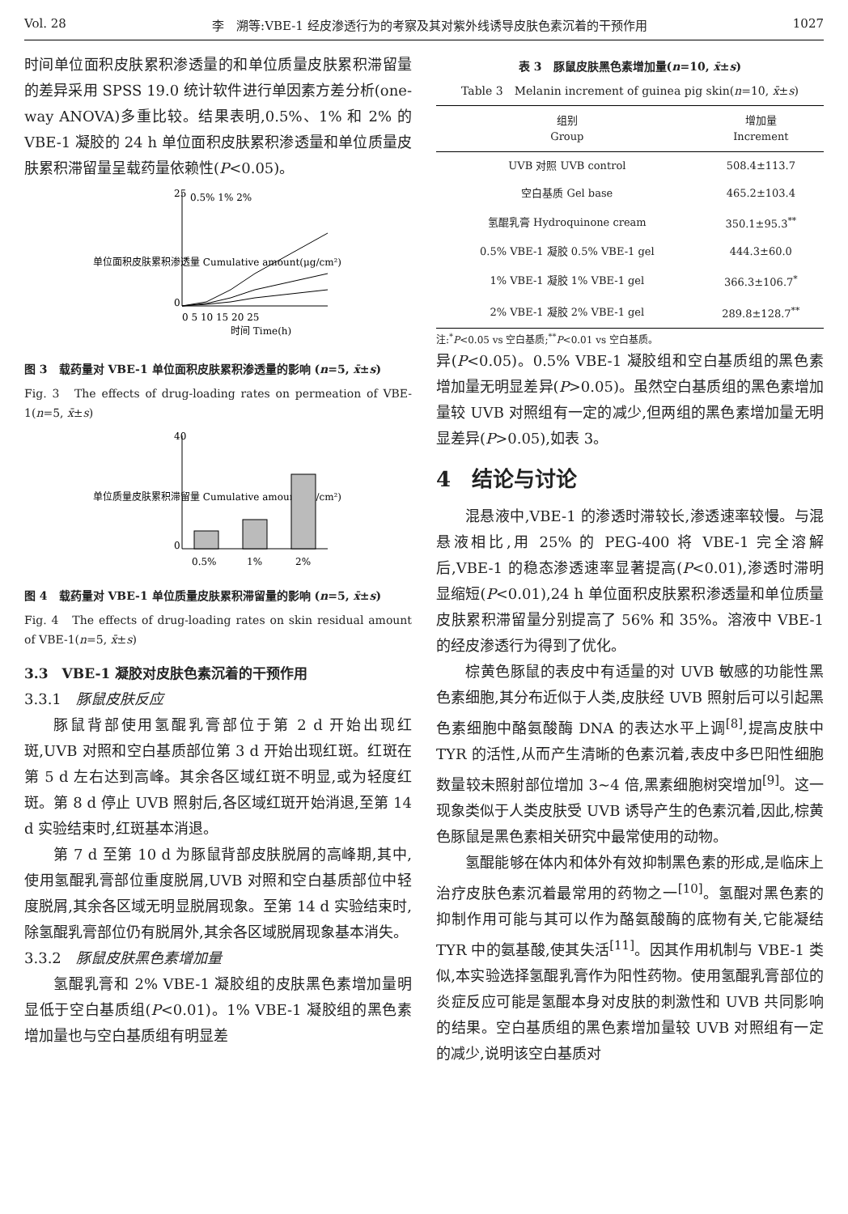Vol. 28 李　溯等:VBE-1 经皮渗透行为的考察及其对紫外线诱导皮肤色素沉着的干预作用 1027
时间单位面积皮肤累积渗透量的和单位质量皮肤累积滞留量的差异采用 SPSS 19.0 统计软件进行单因素方差分析(one-way ANOVA)多重比较。结果表明,0.5%、1% 和 2% 的 VBE-1 凝胶的 24 h 单位面积皮肤累积渗透量和单位质量皮肤累积滞留量呈载药量依赖性(P<0.05)。
单位面积皮肤累积渗透量 Cumulative amount(μg/cm²)
0.5% 1% 2%
25
0
0 5 10 15 20 25
时间 Time(h)
图 3　载药量对 VBE-1 单位面积皮肤累积渗透量的影响 (n=5, x̄±s)
Fig. 3　The effects of drug-loading rates on permeation of VBE-1(n=5, x̄±s)
单位质量皮肤累积滞留量 Cumulative amount(μg/cm²)
40
0
0.5%
1%
2%
图 4　载药量对 VBE-1 单位质量皮肤累积滞留量的影响 (n=5, x̄±s)
Fig. 4　The effects of drug-loading rates on skin residual amount of VBE-1(n=5, x̄±s)
3.3　VBE-1 凝胶对皮肤色素沉着的干预作用
3.3.1　豚鼠皮肤反应
豚鼠背部使用氢醌乳膏部位于第 2 d 开始出现红斑,UVB 对照和空白基质部位第 3 d 开始出现红斑。红斑在第 5 d 左右达到高峰。其余各区域红斑不明显,或为轻度红斑。第 8 d 停止 UVB 照射后,各区域红斑开始消退,至第 14 d 实验结束时,红斑基本消退。
第 7 d 至第 10 d 为豚鼠背部皮肤脱屑的高峰期,其中,使用氢醌乳膏部位重度脱屑,UVB 对照和空白基质部位中轻度脱屑,其余各区域无明显脱屑现象。至第 14 d 实验结束时,除氢醌乳膏部位仍有脱屑外,其余各区域脱屑现象基本消失。
3.3.2　豚鼠皮肤黑色素增加量
氢醌乳膏和 2% VBE-1 凝胶组的皮肤黑色素增加量明显低于空白基质组(P<0.01)。1% VBE-1 凝胶组的黑色素增加量也与空白基质组有明显差
表 3　豚鼠皮肤黑色素增加量(n=10, x̄±s)
Table 3　Melanin increment of guinea pig skin(n=10, x̄±s)
| 组别 Group | 增加量 Increment |
| --- | --- |
| UVB 对照 UVB control | 508.4±113.7 |
| 空白基质 Gel base | 465.2±103.4 |
| 氢醌乳膏 Hydroquinone cream | 350.1±95.3<sup>**</sup> |
| 0.5% VBE-1 凝胶 0.5% VBE-1 gel | 444.3±60.0 |
| 1% VBE-1 凝胶 1% VBE-1 gel | 366.3±106.7<sup>*</sup> |
| 2% VBE-1 凝胶 2% VBE-1 gel | 289.8±128.7<sup>**</sup> |
注:<sup>*</sup>P<0.05 vs 空白基质;<sup>**</sup>P<0.01 vs 空白基质。
异(P<0.05)。0.5% VBE-1 凝胶组和空白基质组的黑色素增加量无明显差异(P>0.05)。虽然空白基质组的黑色素增加量较 UVB 对照组有一定的减少,但两组的黑色素增加量无明显差异(P>0.05),如表 3。
4　结论与讨论
混悬液中,VBE-1 的渗透时滞较长,渗透速率较慢。与混悬液相比,用 25% 的 PEG-400 将 VBE-1 完全溶解后,VBE-1 的稳态渗透速率显著提高(P<0.01),渗透时滞明显缩短(P<0.01),24 h 单位面积皮肤累积渗透量和单位质量皮肤累积滞留量分别提高了 56% 和 35%。溶液中 VBE-1 的经皮渗透行为得到了优化。
棕黄色豚鼠的表皮中有适量的对 UVB 敏感的功能性黑色素细胞,其分布近似于人类,皮肤经 UVB 照射后可以引起黑色素细胞中酪氨酸酶 DNA 的表达水平上调<sup>[8]</sup>,提高皮肤中 TYR 的活性,从而产生清晰的色素沉着,表皮中多巴阳性细胞数量较未照射部位增加 3~4 倍,黑素细胞树突增加<sup>[9]</sup>。这一现象类似于人类皮肤受 UVB 诱导产生的色素沉着,因此,棕黄色豚鼠是黑色素相关研究中最常使用的动物。
氢醌能够在体内和体外有效抑制黑色素的形成,是临床上治疗皮肤色素沉着最常用的药物之一<sup>[10]</sup>。氢醌对黑色素的抑制作用可能与其可以作为酪氨酸酶的底物有关,它能凝结 TYR 中的氨基酸,使其失活<sup>[11]</sup>。因其作用机制与 VBE-1 类似,本实验选择氢醌乳膏作为阳性药物。使用氢醌乳膏部位的炎症反应可能是氢醌本身对皮肤的刺激性和 UVB 共同影响的结果。空白基质组的黑色素增加量较 UVB 对照组有一定的减少,说明该空白基质对